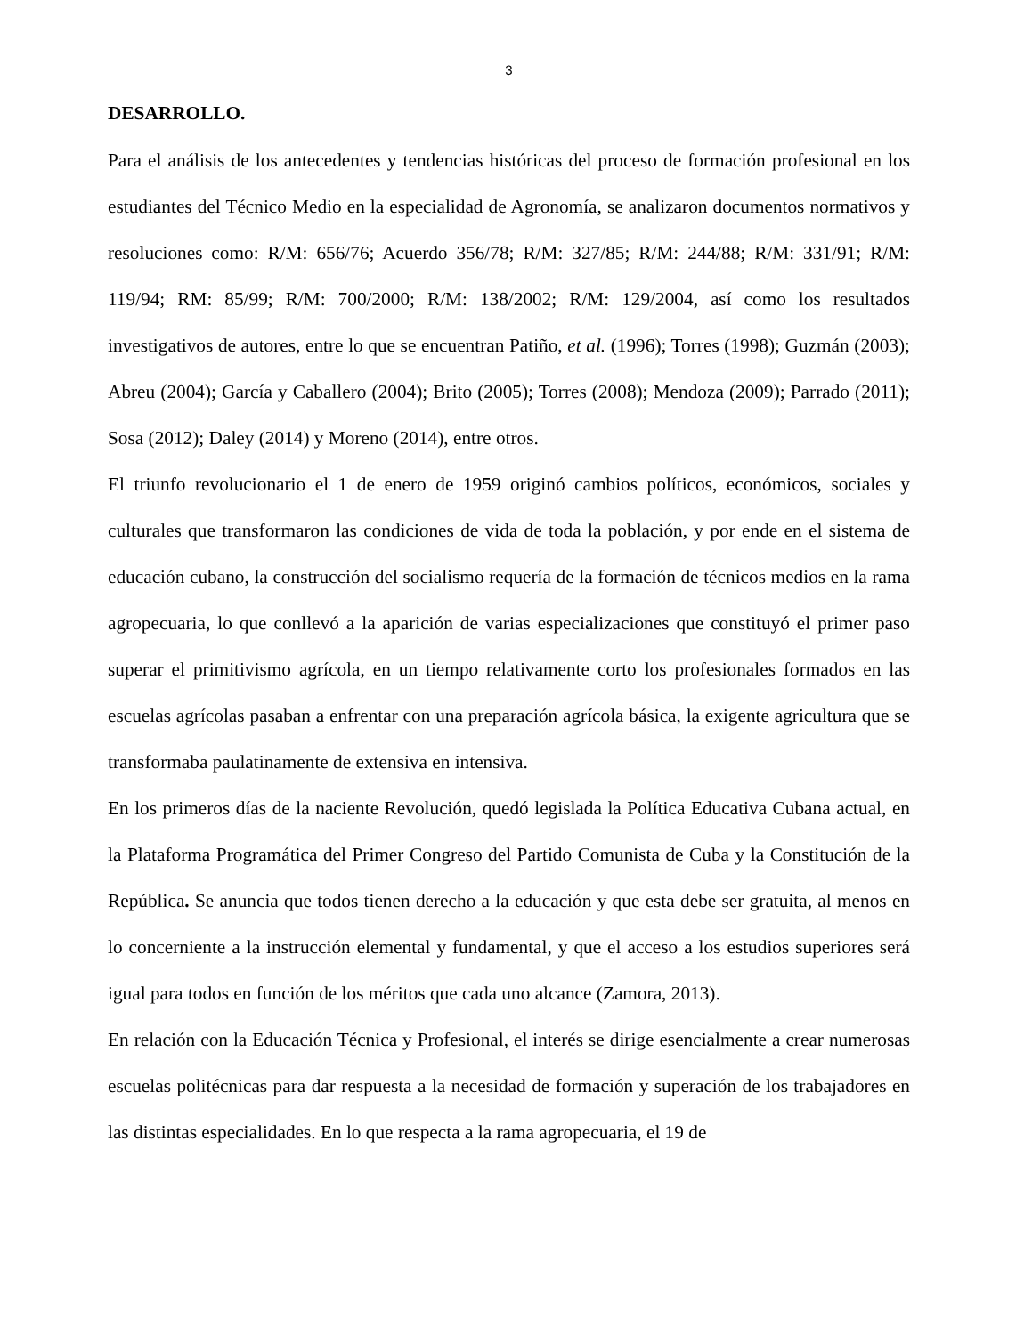3
DESARROLLO.
Para el análisis de los antecedentes y tendencias históricas del proceso de formación profesional en los estudiantes del Técnico Medio en la especialidad de Agronomía, se analizaron documentos normativos y resoluciones como: R/M: 656/76; Acuerdo 356/78; R/M: 327/85; R/M: 244/88; R/M: 331/91; R/M: 119/94; RM: 85/99; R/M: 700/2000; R/M: 138/2002; R/M: 129/2004, así como los resultados investigativos de autores, entre lo que se encuentran Patiño, et al. (1996); Torres (1998); Guzmán (2003); Abreu (2004); García y Caballero (2004); Brito (2005); Torres (2008); Mendoza (2009); Parrado (2011); Sosa (2012); Daley (2014) y Moreno (2014), entre otros.
El triunfo revolucionario el 1 de enero de 1959 originó cambios políticos, económicos, sociales y culturales que transformaron las condiciones de vida de toda la población, y por ende en el sistema de educación cubano, la construcción del socialismo requería de la formación de técnicos medios en la rama agropecuaria, lo que conllevó a la aparición de varias especializaciones que constituyó el primer paso superar el primitivismo agrícola, en un tiempo relativamente corto los profesionales formados en las escuelas agrícolas pasaban a enfrentar con una preparación agrícola básica, la exigente agricultura que se transformaba paulatinamente de extensiva en intensiva.
En los primeros días de la naciente Revolución, quedó legislada la Política Educativa Cubana actual, en la Plataforma Programática del Primer Congreso del Partido Comunista de Cuba y la Constitución de la República. Se anuncia que todos tienen derecho a la educación y que esta debe ser gratuita, al menos en lo concerniente a la instrucción elemental y fundamental, y que el acceso a los estudios superiores será igual para todos en función de los méritos que cada uno alcance (Zamora, 2013).
En relación con la Educación Técnica y Profesional, el interés se dirige esencialmente a crear numerosas escuelas politécnicas para dar respuesta a la necesidad de formación y superación de los trabajadores en las distintas especialidades. En lo que respecta a la rama agropecuaria, el 19 de